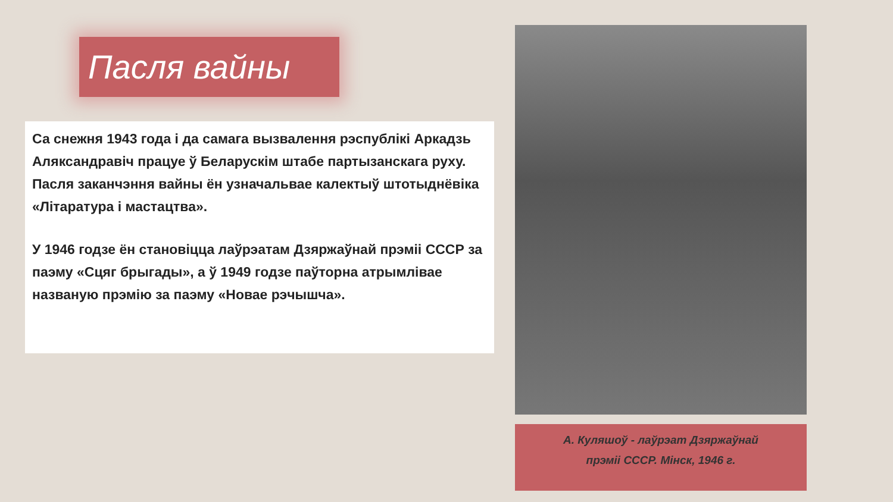Пасля вайны
Са снежня 1943 года і да самага вызвалення рэспублікі Аркадзь Аляксандравіч працуе ў Беларускім штабе партызанскага руху. Пасля заканчэння вайны ён узначальвае калектыў штотыднёвіка «Літаратура і мастацтва».
У 1946 годзе ён становіцца лаўрэатам Дзяржаўнай прэміі СССР за паэму «Сцяг брыгады», а ў 1949 годзе паўторна атрымлівае названую прэмію за паэму «Новае рэчышча».
А. Куляшоў - лаўрэат Дзяржаўнай
прэміі СССР. Мінск, 1946 г.